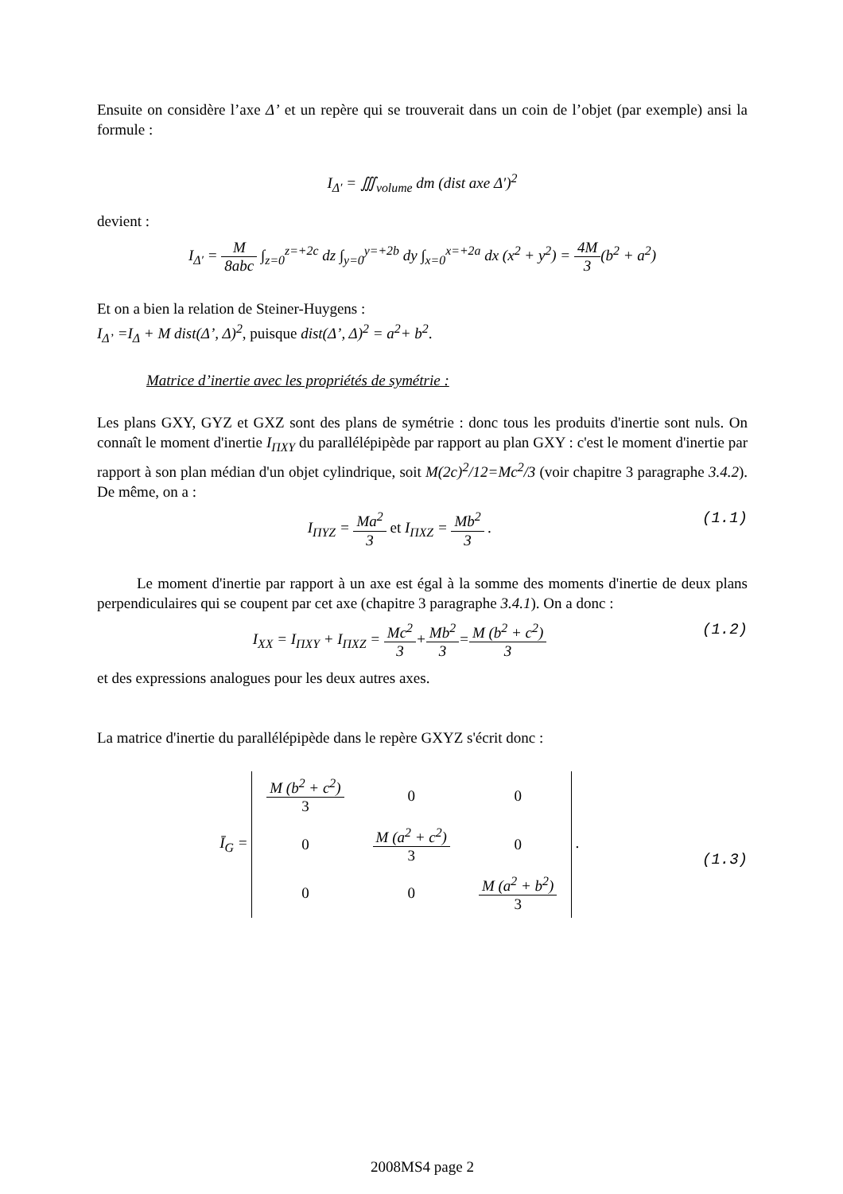Ensuite on considère l’axe Δ’ et un repère qui se trouverait dans un coin de l’objet (par exemple) ansi la formule :
I<sub>Δ′</sub> = ∭<sub>volume</sub> dm (dist axe Δ′)<sup>2</sup>
devient :
I<sub>Δ′</sub> = M 8abc ∫<sub>z=0</sub><sup>z=+2c</sup> dz ∫<sub>y=0</sub><sup>y=+2b</sup> dy ∫<sub>x=0</sub><sup>x=+2a</sup> dx (x<sup>2</sup> + y<sup>2</sup>) = 4M 3(b<sup>2</sup> + a<sup>2</sup>)
Et on a bien la relation de Steiner-Huygens :
I<sub>Δ’</sub> =I<sub>Δ</sub> + M dist(Δ’, Δ)<sup>2</sup>, puisque dist(Δ’, Δ)<sup>2</sup> = a<sup>2</sup>+ b<sup>2</sup>.
Matrice d’inertie avec les propriétés de symétrie :
Les plans GXY, GYZ et GXZ sont des plans de symétrie : donc tous les produits d'inertie sont nuls. On connaît le moment d'inertie I<sub>ΠXY</sub> du parallélépipède par rapport au plan GXY : c'est le moment d'inertie par rapport à son plan médian d'un objet cylindrique, soit M(2c)<sup>2</sup>/12=Mc<sup>2</sup>/3 (voir chapitre 3 paragraphe 3.4.2). De même, on a :
(1.1) I<sub>ΠYZ</sub> = Ma<sup>2</sup> 3 et I<sub>ΠXZ</sub> = Mb<sup>2</sup> 3 .
Le moment d'inertie par rapport à un axe est égal à la somme des moments d'inertie de deux plans perpendiculaires qui se coupent par cet axe (chapitre 3 paragraphe 3.4.1). On a donc :
(1.2) I<sub>XX</sub> = I<sub>ΠXY</sub> + I<sub>ΠXZ</sub> = Mc<sup>2</sup> 3+Mb<sup>2</sup> 3=M (b<sup>2</sup> + c<sup>2</sup>) 3
et des expressions analogues pour les deux autres axes.
La matrice d'inertie du parallélépipède dans le repère GXYZ s'écrit donc :
(1.3) Ī<sub>G</sub> =
| M (b<sup>2</sup> + c<sup>2</sup>) 3 | 0 | 0 |
| 0 | M (a<sup>2</sup> + c<sup>2</sup>) 3 | 0 |
| 0 | 0 | M (a<sup>2</sup> + b<sup>2</sup>) 3 |
.
2008MS4 page 2